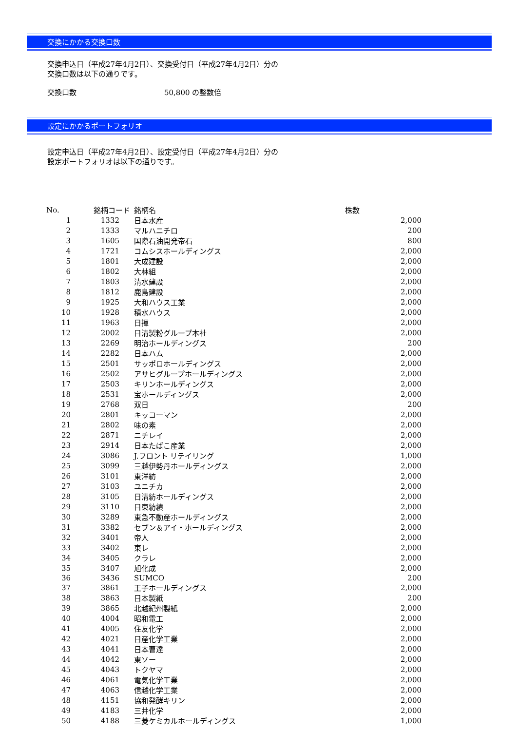交換にかかる交換口数
交換申込日（平成27年4月2日）、交換受付日（平成27年4月2日）分の
交換口数は以下の通りです。
交換口数 50,800 の整数倍
設定にかかるポートフォリオ
設定申込日（平成27年4月2日）、設定受付日（平成27年4月2日）分の
設定ポートフォリオは以下の通りです。
| No. | 銘柄コード | 銘柄名 | 株数 |
| --- | --- | --- | --- |
| 1 | 1332 | 日本水産 | 2,000 |
| 2 | 1333 | マルハニチロ | 200 |
| 3 | 1605 | 国際石油開発帝石 | 800 |
| 4 | 1721 | コムシスホールディングス | 2,000 |
| 5 | 1801 | 大成建設 | 2,000 |
| 6 | 1802 | 大林組 | 2,000 |
| 7 | 1803 | 清水建設 | 2,000 |
| 8 | 1812 | 鹿島建設 | 2,000 |
| 9 | 1925 | 大和ハウス工業 | 2,000 |
| 10 | 1928 | 積水ハウス | 2,000 |
| 11 | 1963 | 日揮 | 2,000 |
| 12 | 2002 | 日清製粉グループ本社 | 2,000 |
| 13 | 2269 | 明治ホールディングス | 200 |
| 14 | 2282 | 日本ハム | 2,000 |
| 15 | 2501 | サッポロホールディングス | 2,000 |
| 16 | 2502 | アサヒグループホールディングス | 2,000 |
| 17 | 2503 | キリンホールディングス | 2,000 |
| 18 | 2531 | 宝ホールディングス | 2,000 |
| 19 | 2768 | 双日 | 200 |
| 20 | 2801 | キッコーマン | 2,000 |
| 21 | 2802 | 味の素 | 2,000 |
| 22 | 2871 | ニチレイ | 2,000 |
| 23 | 2914 | 日本たばこ産業 | 2,000 |
| 24 | 3086 | J.フロント リテイリング | 1,000 |
| 25 | 3099 | 三越伊勢丹ホールディングス | 2,000 |
| 26 | 3101 | 東洋紡 | 2,000 |
| 27 | 3103 | ユニチカ | 2,000 |
| 28 | 3105 | 日清紡ホールディングス | 2,000 |
| 29 | 3110 | 日東紡績 | 2,000 |
| 30 | 3289 | 東急不動産ホールディングス | 2,000 |
| 31 | 3382 | セブン＆アイ・ホールディングス | 2,000 |
| 32 | 3401 | 帝人 | 2,000 |
| 33 | 3402 | 東レ | 2,000 |
| 34 | 3405 | クラレ | 2,000 |
| 35 | 3407 | 旭化成 | 2,000 |
| 36 | 3436 | SUMCO | 200 |
| 37 | 3861 | 王子ホールディングス | 2,000 |
| 38 | 3863 | 日本製紙 | 200 |
| 39 | 3865 | 北越紀州製紙 | 2,000 |
| 40 | 4004 | 昭和電工 | 2,000 |
| 41 | 4005 | 住友化学 | 2,000 |
| 42 | 4021 | 日産化学工業 | 2,000 |
| 43 | 4041 | 日本曹達 | 2,000 |
| 44 | 4042 | 東ソー | 2,000 |
| 45 | 4043 | トクヤマ | 2,000 |
| 46 | 4061 | 電気化学工業 | 2,000 |
| 47 | 4063 | 信越化学工業 | 2,000 |
| 48 | 4151 | 協和発酵キリン | 2,000 |
| 49 | 4183 | 三井化学 | 2,000 |
| 50 | 4188 | 三菱ケミカルホールディングス | 1,000 |